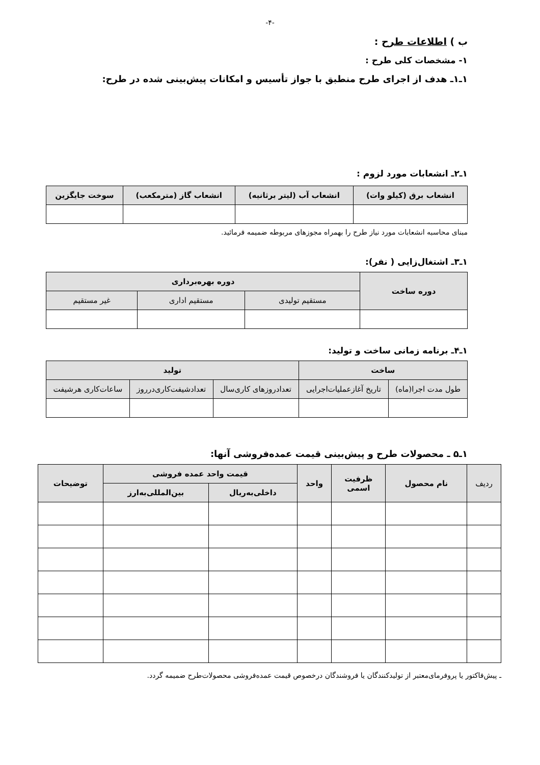-۴-
ب ) اطلاعات طرح :
۱- مشخصات کلی طرح :
۱ـ۱ـ هدف از اجرای طرح منطبق با جواز تأسیس و امکانات پیش‌بینی شده در طرح:
۱ـ۲ـ انشعابات مورد لزوم :
| انشعاب برق (کیلو وات) | انشعاب آب (لیتر برثانیه) | انشعاب گاز (مترمکعب) | سوخت جایگزین |
| --- | --- | --- | --- |
مبنای محاسبه انشعابات مورد نیاز طرح را بهمراه مجوزهای مربوطه ضمیمه فرمائید.
۱ـ۳ـ اشتغال‌زایی ( نفر):
| دوره ساخت | دوره بهره‌برداری | | |
| --- | --- | --- | --- |
| | مستقیم تولیدی | مستقیم اداری | غیر مستقیم |
۱ـ۴ـ برنامه زمانی ساخت و تولید:
| ساخت | | تولید | | |
| --- | --- | --- | --- | --- |
| طول مدت اجرا(ماه) | تاریخ آغازعملیات‌اجرایی | تعدادروزهای کاری‌سال | تعدادشیفت‌کاری‌درروز | ساعات‌کاری هرشیفت |
۱ـ۵ ـ محصولات طرح و پیش‌بینی قیمت عمده‌فروشی آنها:
| ردیف | نام محصول | ظرفیت اسمی | واحد | قیمت واحد عمده فروشی | | توضیحات |
| --- | --- | --- | --- | --- | --- | --- |
| | | | | داخلی‌به‌ریال | بین‌المللی‌به‌ارز | |
ـ پیش‌فاکتور یا پروفرمای‌معتبر از تولیدکنندگان یا فروشندگان درخصوص قیمت عمده‌فروشی محصولات‌طرح ضمیمه گردد.